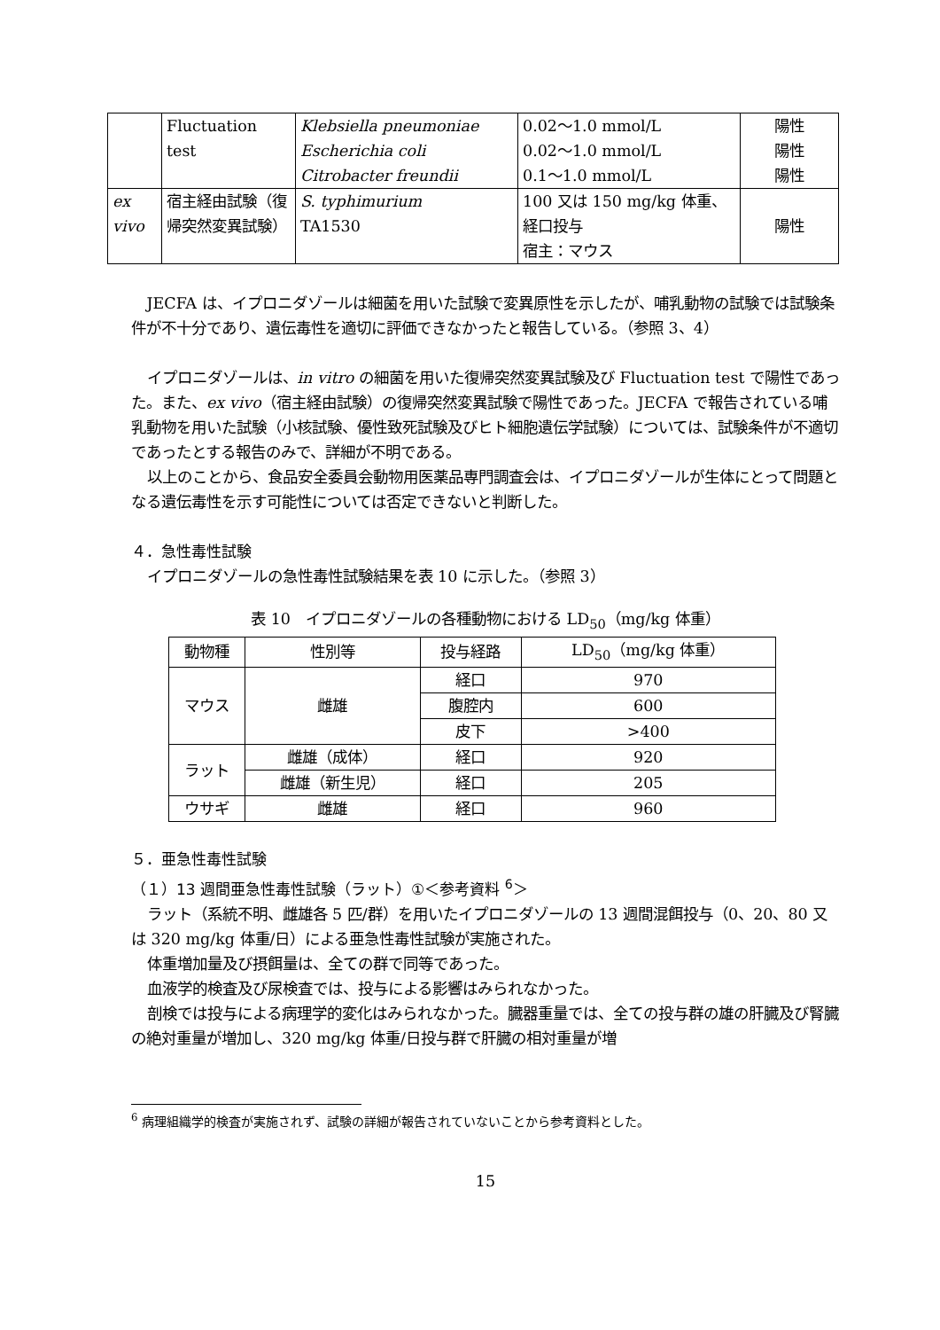| | Fluctuation test | Klebsiella pneumoniae Escherichia coli Citrobacter freundii | 0.02～1.0 mmol/L 0.02～1.0 mmol/L 0.1～1.0 mmol/L | 陽性 陽性 陽性 |
| ex vivo | 宿主経由試験（復帰突然変異試験） | S. typhimurium TA1530 | 100 又は 150 mg/kg 体重、経口投与 宿主：マウス | 陽性 |
JECFA は、イプロニダゾールは細菌を用いた試験で変異原性を示したが、哺乳動物の試験では試験条件が不十分であり、遺伝毒性を適切に評価できなかったと報告している。（参照 3、4）
イプロニダゾールは、in vitro の細菌を用いた復帰突然変異試験及び Fluctuation test で陽性であった。また、ex vivo（宿主経由試験）の復帰突然変異試験で陽性であった。JECFA で報告されている哺乳動物を用いた試験（小核試験、優性致死試験及びヒト細胞遺伝学試験）については、試験条件が不適切であったとする報告のみで、詳細が不明である。
以上のことから、食品安全委員会動物用医薬品専門調査会は、イプロニダゾールが生体にとって問題となる遺伝毒性を示す可能性については否定できないと判断した。
４．急性毒性試験
イプロニダゾールの急性毒性試験結果を表 10 に示した。（参照 3）
表 10　イプロニダゾールの各種動物における LD<sub>50</sub>（mg/kg 体重）
| 動物種 | 性別等 | 投与経路 | LD<sub>50</sub>（mg/kg 体重） |
| --- | --- | --- | --- |
| マウス | 雌雄 | 経口 | 970 |
| | | 腹腔内 | 600 |
| | | 皮下 | >400 |
| ラット | 雌雄（成体） | 経口 | 920 |
| | 雌雄（新生児） | 経口 | 205 |
| ウサギ | 雌雄 | 経口 | 960 |
５．亜急性毒性試験
（１）13 週間亜急性毒性試験（ラット）①＜参考資料 <sup>6</sup>＞
ラット（系統不明、雌雄各 5 匹/群）を用いたイプロニダゾールの 13 週間混餌投与（0、20、80 又は 320 mg/kg 体重/日）による亜急性毒性試験が実施された。
体重増加量及び摂餌量は、全ての群で同等であった。
血液学的検査及び尿検査では、投与による影響はみられなかった。
剖検では投与による病理学的変化はみられなかった。臓器重量では、全ての投与群の雄の肝臓及び腎臓の絶対重量が増加し、320 mg/kg 体重/日投与群で肝臓の相対重量が増
<sup>6</sup> 病理組織学的検査が実施されず、試験の詳細が報告されていないことから参考資料とした。
15